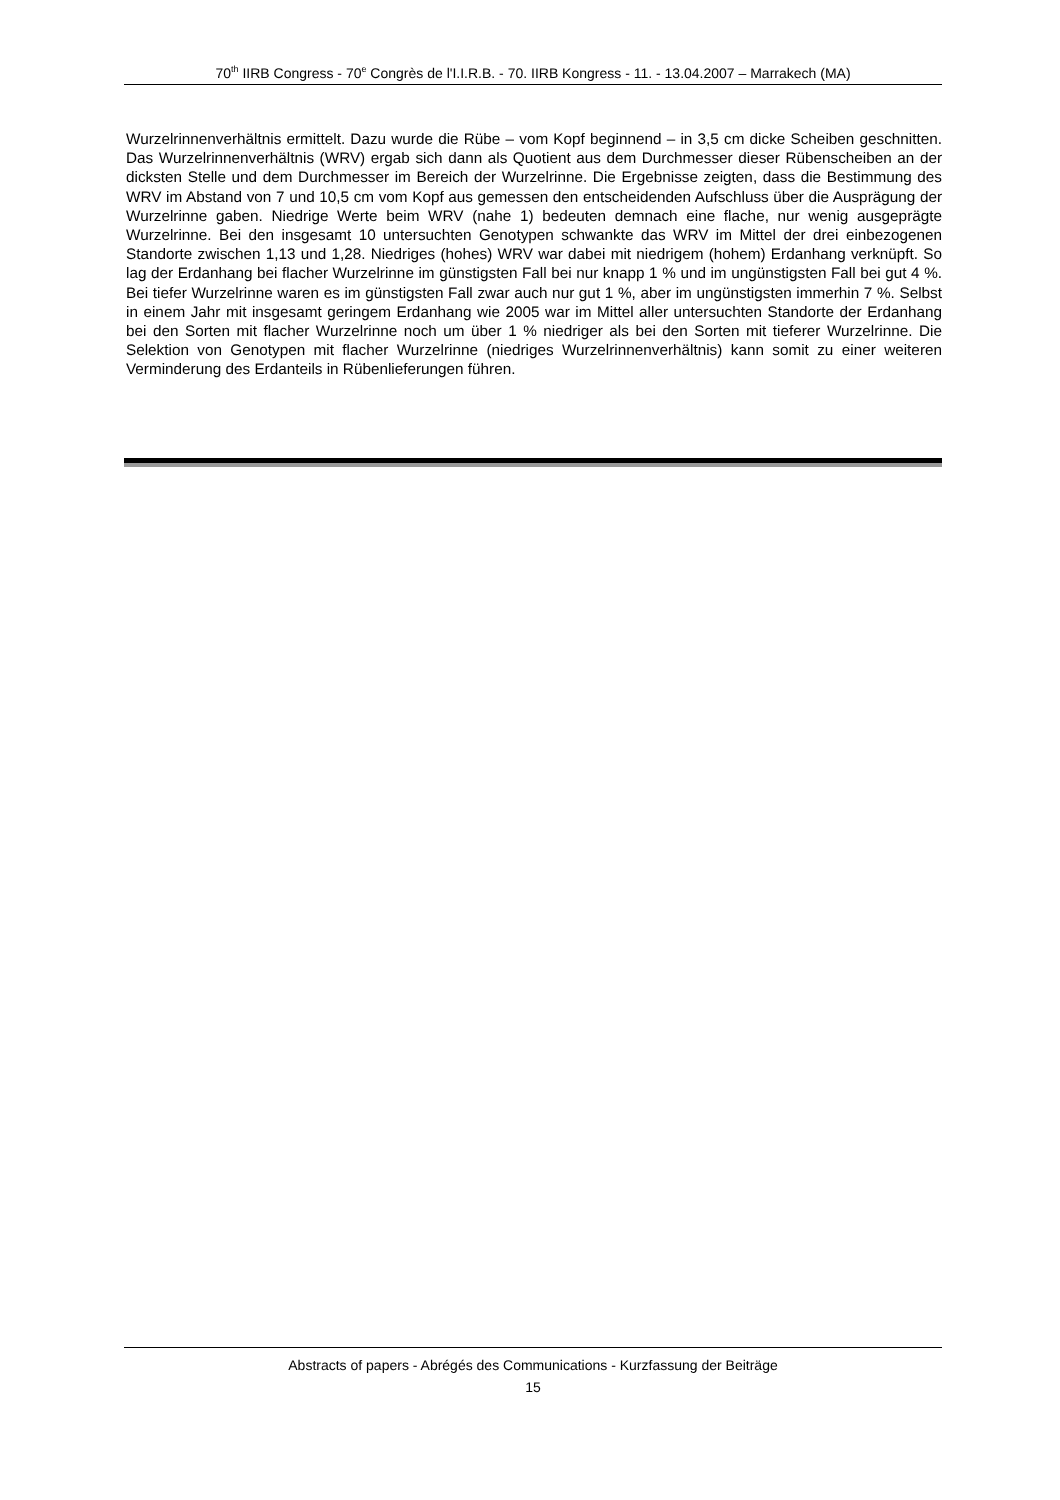70<sup>th</sup> IIRB Congress - 70<sup>e</sup> Congrès de l'I.I.R.B. - 70. IIRB Kongress - 11. - 13.04.2007 – Marrakech (MA)
Wurzelrinnenverhältnis ermittelt. Dazu wurde die Rübe – vom Kopf beginnend – in 3,5 cm dicke Scheiben geschnitten. Das Wurzelrinnenverhältnis (WRV) ergab sich dann als Quotient aus dem Durchmesser dieser Rübenscheiben an der dicksten Stelle und dem Durchmesser im Bereich der Wurzelrinne. Die Ergebnisse zeigten, dass die Bestimmung des WRV im Abstand von 7 und 10,5 cm vom Kopf aus gemessen den entscheidenden Aufschluss über die Ausprägung der Wurzelrinne gaben. Niedrige Werte beim WRV (nahe 1) bedeuten demnach eine flache, nur wenig ausgeprägte Wurzelrinne. Bei den insgesamt 10 untersuchten Genotypen schwankte das WRV im Mittel der drei einbezogenen Standorte zwischen 1,13 und 1,28. Niedriges (hohes) WRV war dabei mit niedrigem (hohem) Erdanhang verknüpft. So lag der Erdanhang bei flacher Wurzelrinne im günstigsten Fall bei nur knapp 1 % und im ungünstigsten Fall bei gut 4 %. Bei tiefer Wurzelrinne waren es im günstigsten Fall zwar auch nur gut 1 %, aber im ungünstigsten immerhin 7 %. Selbst in einem Jahr mit insgesamt geringem Erdanhang wie 2005 war im Mittel aller untersuchten Standorte der Erdanhang bei den Sorten mit flacher Wurzelrinne noch um über 1 % niedriger als bei den Sorten mit tieferer Wurzelrinne. Die Selektion von Genotypen mit flacher Wurzelrinne (niedriges Wurzelrinnenverhältnis) kann somit zu einer weiteren Verminderung des Erdanteils in Rübenlieferungen führen.
Abstracts of papers - Abrégés des Communications - Kurzfassung der Beiträge
15